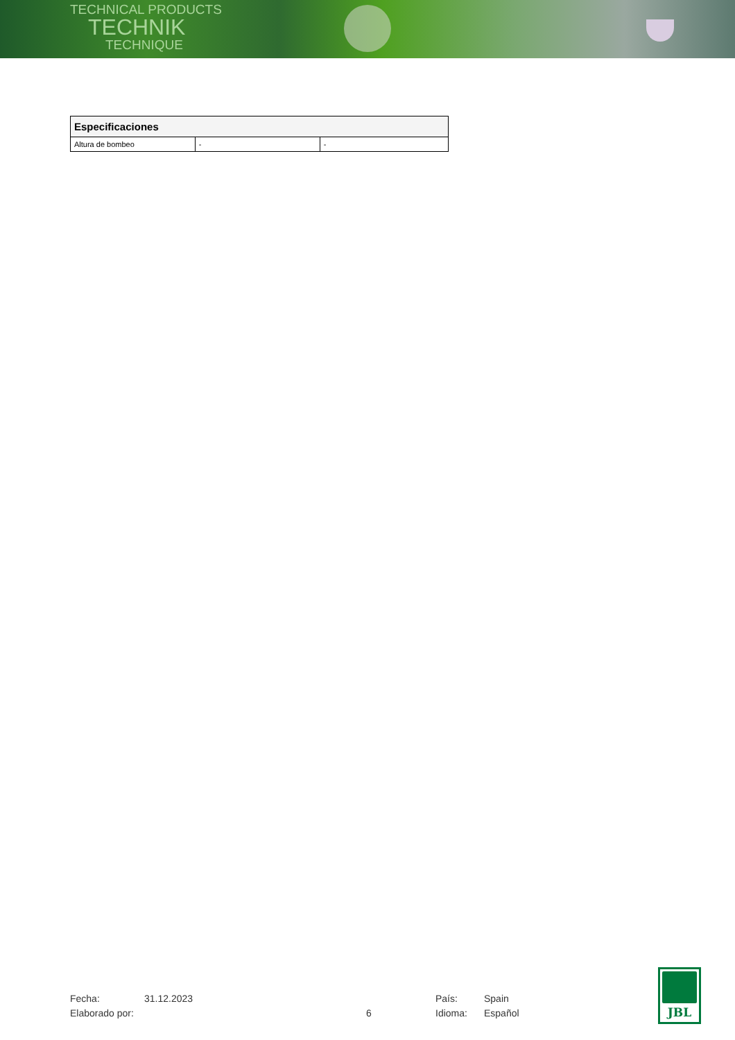TECHNICAL PRODUCTS
TECHNIK
TECHNIQUE
| Especificaciones | | |
| --- | --- | --- |
| Altura de bombeo | - | - |
Fecha:
31.12.2023
País:
Spain
Elaborado por:
6
Idioma:
Español
JBL